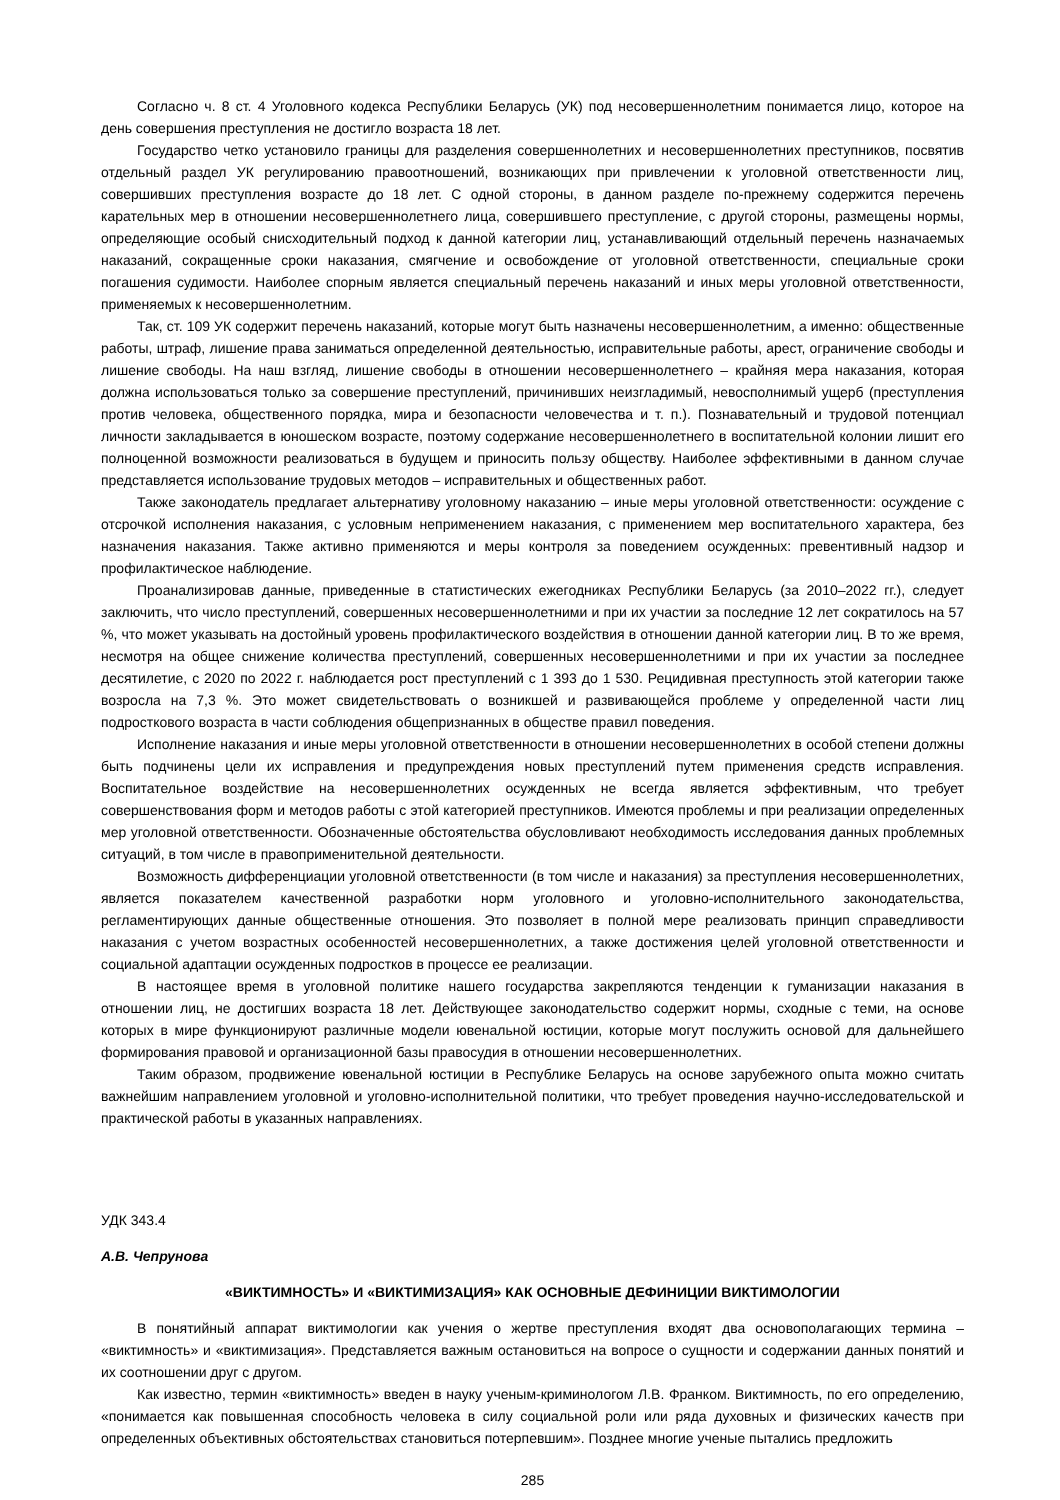Согласно ч. 8 ст. 4 Уголовного кодекса Республики Беларусь (УК) под несовершеннолетним понимается лицо, которое на день совершения преступления не достигло возраста 18 лет.
Государство четко установило границы для разделения совершеннолетних и несовершеннолетних преступников, посвятив отдельный раздел УК регулированию правоотношений, возникающих при привлечении к уголовной ответственности лиц, совершивших преступления возрасте до 18 лет. С одной стороны, в данном разделе по-прежнему содержится перечень карательных мер в отношении несовершеннолетнего лица, совершившего преступление, с другой стороны, размещены нормы, определяющие особый снисходительный подход к данной категории лиц, устанавливающий отдельный перечень назначаемых наказаний, сокращенные сроки наказания, смягчение и освобождение от уголовной ответственности, специальные сроки погашения судимости. Наиболее спорным является специальный перечень наказаний и иных меры уголовной ответственности, применяемых к несовершеннолетним.
Так, ст. 109 УК содержит перечень наказаний, которые могут быть назначены несовершеннолетним, а именно: общественные работы, штраф, лишение права заниматься определенной деятельностью, исправительные работы, арест, ограничение свободы и лишение свободы. На наш взгляд, лишение свободы в отношении несовершеннолетнего – крайняя мера наказания, которая должна использоваться только за совершение преступлений, причинивших неизгладимый, невосполнимый ущерб (преступления против человека, общественного порядка, мира и безопасности человечества и т. п.). Познавательный и трудовой потенциал личности закладывается в юношеском возрасте, поэтому содержание несовершеннолетнего в воспитательной колонии лишит его полноценной возможности реализоваться в будущем и приносить пользу обществу. Наиболее эффективными в данном случае представляется использование трудовых методов – исправительных и общественных работ.
Также законодатель предлагает альтернативу уголовному наказанию – иные меры уголовной ответственности: осуждение с отсрочкой исполнения наказания, с условным неприменением наказания, с применением мер воспитательного характера, без назначения наказания. Также активно применяются и меры контроля за поведением осужденных: превентивный надзор и профилактическое наблюдение.
Проанализировав данные, приведенные в статистических ежегодниках Республики Беларусь (за 2010–2022 гг.), следует заключить, что число преступлений, совершенных несовершеннолетними и при их участии за последние 12 лет сократилось на 57 %, что может указывать на достойный уровень профилактического воздействия в отношении данной категории лиц. В то же время, несмотря на общее снижение количества преступлений, совершенных несовершеннолетними и при их участии за последнее десятилетие, с 2020 по 2022 г. наблюдается рост преступлений с 1 393 до 1 530. Рецидивная преступность этой категории также возросла на 7,3 %. Это может свидетельствовать о возникшей и развивающейся проблеме у определенной части лиц подросткового возраста в части соблюдения общепризнанных в обществе правил поведения.
Исполнение наказания и иные меры уголовной ответственности в отношении несовершеннолетних в особой степени должны быть подчинены цели их исправления и предупреждения новых преступлений путем применения средств исправления. Воспитательное воздействие на несовершеннолетних осужденных не всегда является эффективным, что требует совершенствования форм и методов работы с этой категорией преступников. Имеются проблемы и при реализации определенных мер уголовной ответственности. Обозначенные обстоятельства обусловливают необходимость исследования данных проблемных ситуаций, в том числе в правоприменительной деятельности.
Возможность дифференциации уголовной ответственности (в том числе и наказания) за преступления несовершеннолетних, является показателем качественной разработки норм уголовного и уголовно-исполнительного законодательства, регламентирующих данные общественные отношения. Это позволяет в полной мере реализовать принцип справедливости наказания с учетом возрастных особенностей несовершеннолетних, а также достижения целей уголовной ответственности и социальной адаптации осужденных подростков в процессе ее реализации.
В настоящее время в уголовной политике нашего государства закрепляются тенденции к гуманизации наказания в отношении лиц, не достигших возраста 18 лет. Действующее законодательство содержит нормы, сходные с теми, на основе которых в мире функционируют различные модели ювенальной юстиции, которые могут послужить основой для дальнейшего формирования правовой и организационной базы правосудия в отношении несовершеннолетних.
Таким образом, продвижение ювенальной юстиции в Республике Беларусь на основе зарубежного опыта можно считать важнейшим направлением уголовной и уголовно-исполнительной политики, что требует проведения научно-исследовательской и практической работы в указанных направлениях.
УДК 343.4
А.В. Чепрунова
«ВИКТИМНОСТЬ» И «ВИКТИМИЗАЦИЯ» КАК ОСНОВНЫЕ ДЕФИНИЦИИ ВИКТИМОЛОГИИ
В понятийный аппарат виктимологии как учения о жертве преступления входят два основополагающих термина – «виктимность» и «виктимизация». Представляется важным остановиться на вопросе о сущности и содержании данных понятий и их соотношении друг с другом.
Как известно, термин «виктимность» введен в науку ученым-криминологом Л.В. Франком. Виктимность, по его определению, «понимается как повышенная способность человека в силу социальной роли или ряда духовных и физических качеств при определенных объективных обстоятельствах становиться потерпевшим». Позднее многие ученые пытались предложить
285